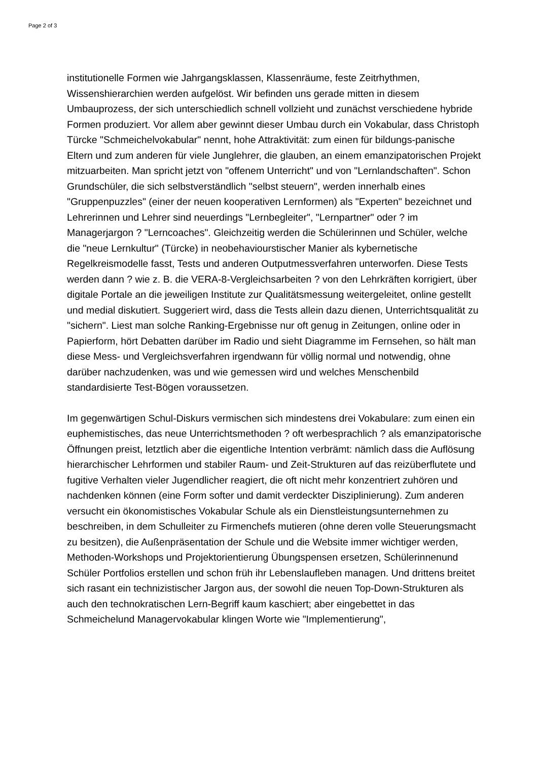Page 2 of 3
institutionelle Formen wie Jahrgangsklassen, Klassenräume, feste Zeitrhythmen, Wissenshierarchien werden aufgelöst. Wir befinden uns gerade mitten in diesem Umbauprozess, der sich unterschiedlich schnell vollzieht und zunächst verschiedene hybride Formen produziert. Vor allem aber gewinnt dieser Umbau durch ein Vokabular, dass Christoph Türcke "Schmeichelvokabular" nennt, hohe Attraktivität: zum einen für bildungs-panische Eltern und zum anderen für viele Junglehrer, die glauben, an einem emanzipatorischen Projekt mitzuarbeiten. Man spricht jetzt von "offenem Unterricht" und von "Lernlandschaften". Schon Grundschüler, die sich selbstverständlich "selbst steuern", werden innerhalb eines "Gruppenpuzzles" (einer der neuen kooperativen Lernformen) als "Experten" bezeichnet und Lehrerinnen und Lehrer sind neuerdings "Lernbegleiter", "Lernpartner" oder ? im Managerjargon ? "Lerncoaches". Gleichzeitig werden die Schülerinnen und Schüler, welche die "neue Lernkultur" (Türcke) in neobehaviourstischer Manier als kybernetische Regelkreismodelle fasst, Tests und anderen Outputmessverfahren unterworfen. Diese Tests werden dann ? wie z. B. die VERA-8-Vergleichsarbeiten ? von den Lehrkräften korrigiert, über digitale Portale an die jeweiligen Institute zur Qualitätsmessung weitergeleitet, online gestellt und medial diskutiert. Suggeriert wird, dass die Tests allein dazu dienen, Unterrichtsqualität zu "sichern". Liest man solche Ranking-Ergebnisse nur oft genug in Zeitungen, online oder in Papierform, hört Debatten darüber im Radio und sieht Diagramme im Fernsehen, so hält man diese Mess- und Vergleichsverfahren irgendwann für völlig normal und notwendig, ohne darüber nachzudenken, was und wie gemessen wird und welches Menschenbild standardisierte Test-Bögen voraussetzen.
Im gegenwärtigen Schul-Diskurs vermischen sich mindestens drei Vokabulare: zum einen ein euphemistisches, das neue Unterrichtsmethoden ? oft werbesprachlich ? als emanzipatorische Öffnungen preist, letztlich aber die eigentliche Intention verbrämt: nämlich dass die Auflösung hierarchischer Lehrformen und stabiler Raum- und Zeit-Strukturen auf das reizüberflutete und fugitive Verhalten vieler Jugendlicher reagiert, die oft nicht mehr konzentriert zuhören und nachdenken können (eine Form softer und damit verdeckter Disziplinierung). Zum anderen versucht ein ökonomistisches Vokabular Schule als ein Dienstleistungsunternehmen zu beschreiben, in dem Schulleiter zu Firmenchefs mutieren (ohne deren volle Steuerungsmacht zu besitzen), die Außenpräsentation der Schule und die Website immer wichtiger werden, Methoden-Workshops und Projektorientierung Übungspensen ersetzen, Schülerinnenund Schüler Portfolios erstellen und schon früh ihr Lebenslaufleben managen. Und drittens breitet sich rasant ein technizistischer Jargon aus, der sowohl die neuen Top-Down-Strukturen als auch den technokratischen Lern-Begriff kaum kaschiert; aber eingebettet in das Schmeichelund Managervokabular klingen Worte wie "Implementierung",